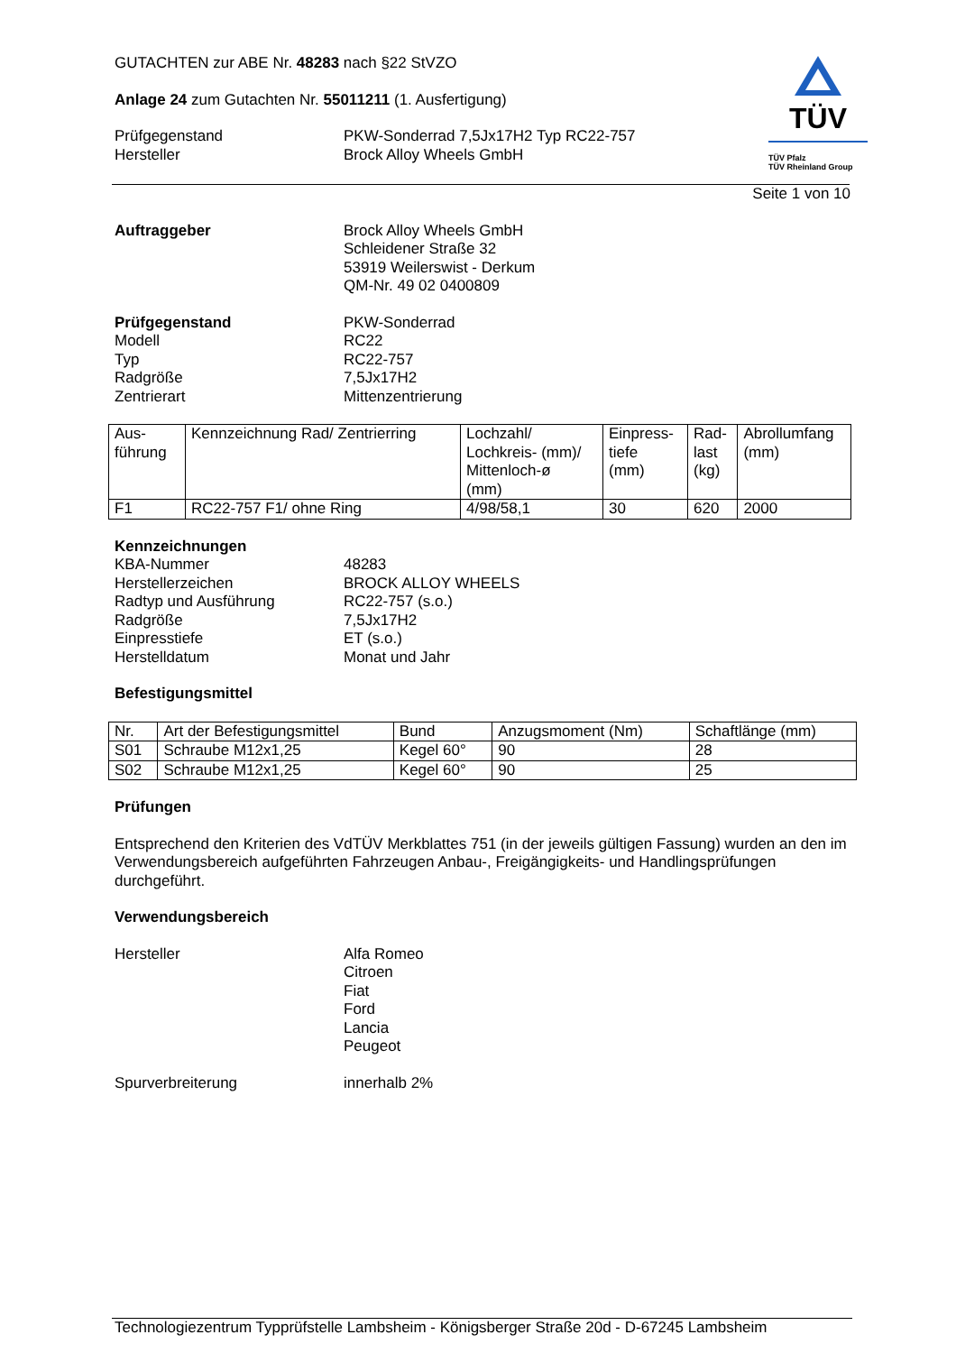TÜV
TÜV Pfalz
TÜV Rheinland Group
GUTACHTEN zur ABE Nr. 48283 nach §22 StVZO
Anlage 24 zum Gutachten Nr. 55011211 (1. Ausfertigung)
Prüfgegenstand
Hersteller
PKW-Sonderrad 7,5Jx17H2 Typ RC22-757
Brock Alloy Wheels GmbH
Seite 1 von 10
Auftraggeber Brock Alloy Wheels GmbH
Schleidener Straße 32
53919 Weilerswist - Derkum
QM-Nr. 49 02 0400809
Prüfgegenstand
Modell
Typ
Radgröße
Zentrierart
PKW-Sonderrad
RC22
RC22-757
7,5Jx17H2
Mittenzentrierung
| Aus- führung | Kennzeichnung Rad/ Zentrierring | Lochzahl/ Lochkreis- (mm)/ Mittenloch-ø (mm) | Einpress- tiefe (mm) | Rad- last (kg) | Abrollumfang (mm) |
| F1 | RC22-757 F1/ ohne Ring | 4/98/58,1 | 30 | 620 | 2000 |
Kennzeichnungen
KBA-Nummer
Herstellerzeichen
Radtyp und Ausführung
Radgröße
Einpresstiefe
Herstelldatum
48283
BROCK ALLOY WHEELS
RC22-757 (s.o.)
7,5Jx17H2
ET (s.o.)
Monat und Jahr
Befestigungsmittel
| Nr. | Art der Befestigungsmittel | Bund | Anzugsmoment (Nm) | Schaftlänge (mm) |
| S01 | Schraube M12x1,25 | Kegel 60° | 90 | 28 |
| S02 | Schraube M12x1,25 | Kegel 60° | 90 | 25 |
Prüfungen
Entsprechend den Kriterien des VdTÜV Merkblattes 751 (in der jeweils gültigen Fassung) wurden an den im Verwendungsbereich aufgeführten Fahrzeugen Anbau-, Freigängigkeits- und Handlingsprüfungen durchgeführt.
Verwendungsbereich
Hersteller Alfa Romeo
Citroen
Fiat
Ford
Lancia
Peugeot
Spurverbreiterung innerhalb 2%
Technologiezentrum Typprüfstelle Lambsheim - Königsberger Straße 20d - D-67245 Lambsheim